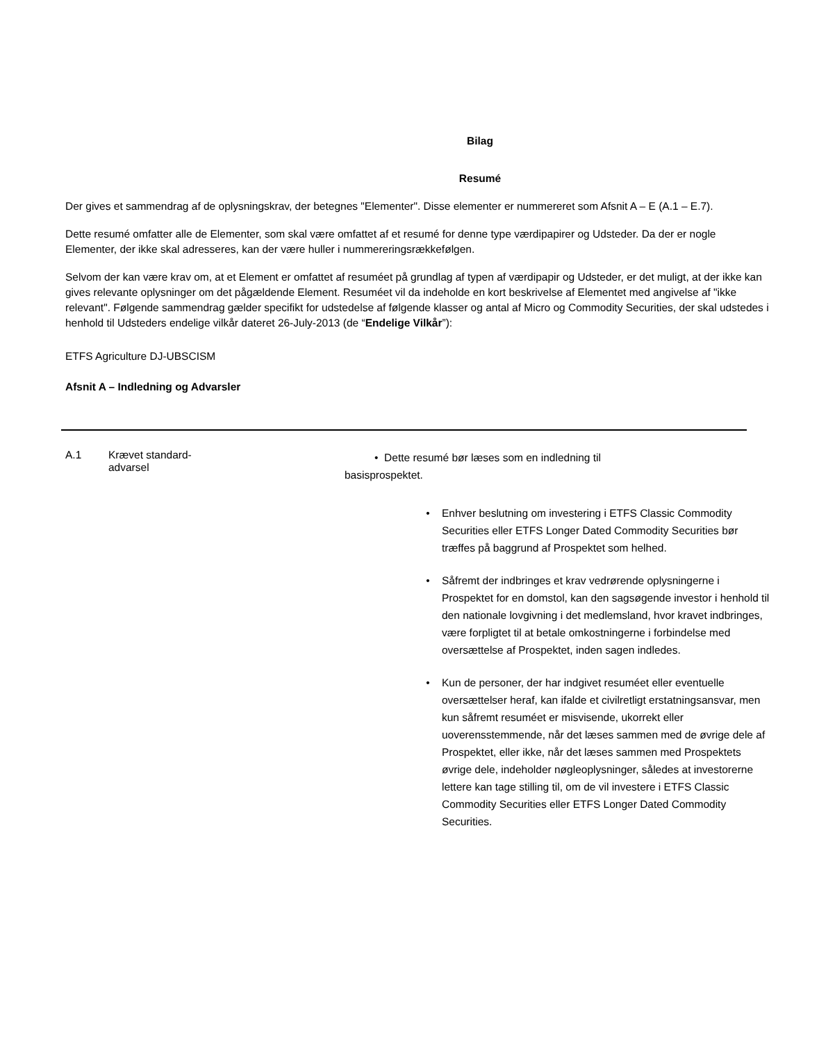Bilag
Resumé
Der gives et sammendrag af de oplysningskrav, der betegnes "Elementer". Disse elementer er nummereret som Afsnit A – E (A.1 – E.7).
Dette resumé omfatter alle de Elementer, som skal være omfattet af et resumé for denne type værdipapirer og Udsteder. Da der er nogle Elementer, der ikke skal adresseres, kan der være huller i nummereringsrækkefølgen.
Selvom der kan være krav om, at et Element er omfattet af resuméet på grundlag af typen af værdipapir og Udsteder, er det muligt, at der ikke kan gives relevante oplysninger om det pågældende Element. Resuméet vil da indeholde en kort beskrivelse af Elementet med angivelse af "ikke relevant". Følgende sammendrag gælder specifikt for udstedelse af følgende klasser og antal af Micro og Commodity Securities, der skal udstedes i henhold til Udsteders endelige vilkår dateret 26-July-2013 (de “Endelige Vilkår”):
ETFS Agriculture DJ-UBSCISM
Afsnit A – Indledning og Advarsler
A.1 Krævet standard-
advarsel
• Dette resumé bør læses som en indledning til
basisprospektet.
• Enhver beslutning om investering i ETFS Classic Commodity Securities eller ETFS Longer Dated Commodity Securities bør træffes på baggrund af Prospektet som helhed.
• Såfremt der indbringes et krav vedrørende oplysningerne i Prospektet for en domstol, kan den sagsøgende investor i henhold til den nationale lovgivning i det medlemsland, hvor kravet indbringes, være forpligtet til at betale omkostningerne i forbindelse med oversættelse af Prospektet, inden sagen indledes.
• Kun de personer, der har indgivet resuméet eller eventuelle oversættelser heraf, kan ifalde et civilretligt erstatningsansvar, men kun såfremt resuméet er misvisende, ukorrekt eller uoverensstemmende, når det læses sammen med de øvrige dele af Prospektet, eller ikke, når det læses sammen med Prospektets øvrige dele, indeholder nøgleoplysninger, således at investorerne lettere kan tage stilling til, om de vil investere i ETFS Classic Commodity Securities eller ETFS Longer Dated Commodity Securities.